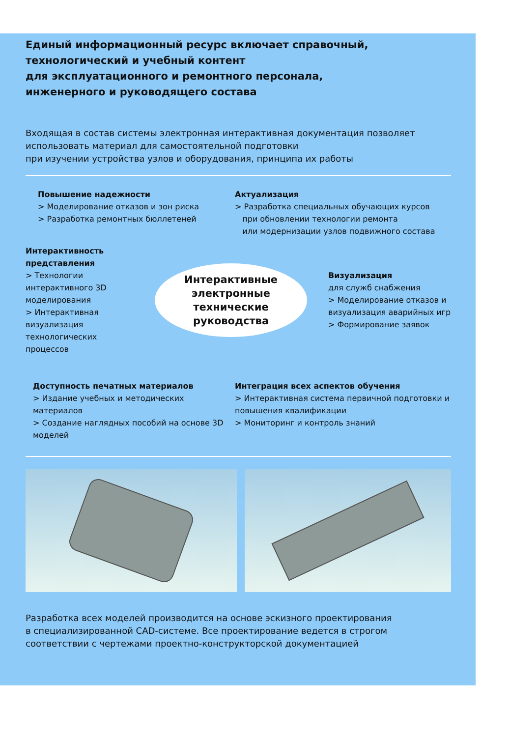Единый информационный ресурс включает справочный,
технологический и учебный контент
для эксплуатационного и ремонтного персонала,
инженерного и руководящего состава
Входящая в состав системы электронная интерактивная документация позволяет
использовать материал для самостоятельной подготовки
при изучении устройства узлов и оборудования, принципа их работы
Повышение надежности
> Моделирование отказов и зон риска
> Разработка ремонтных бюллетеней
Актуализация
> Разработка специальных обучающих курсов
при обновлении технологии ремонта
или модернизации узлов подвижного состава
Интерактивность представления
> Технологии интерактивного 3D моделирования
> Интерактивная визуализация технологических процессов
Интерактивные
электронные
технические
руководства
Визуализация
для служб снабжения
> Моделирование отказов и визуализация аварийных игр
> Формирование заявок
Доступность печатных материалов
> Издание учебных и методических материалов
> Создание наглядных пособий на основе 3D моделей
Интеграция всех аспектов обучения
> Интерактивная система первичной подготовки и повышения квалификации
> Мониторинг и контроль знаний
Разработка всех моделей производится на основе эскизного проектирования
в специализированной CAD-системе. Все проектирование ведется в строгом
соответствии с чертежами проектно-конструкторской документацией